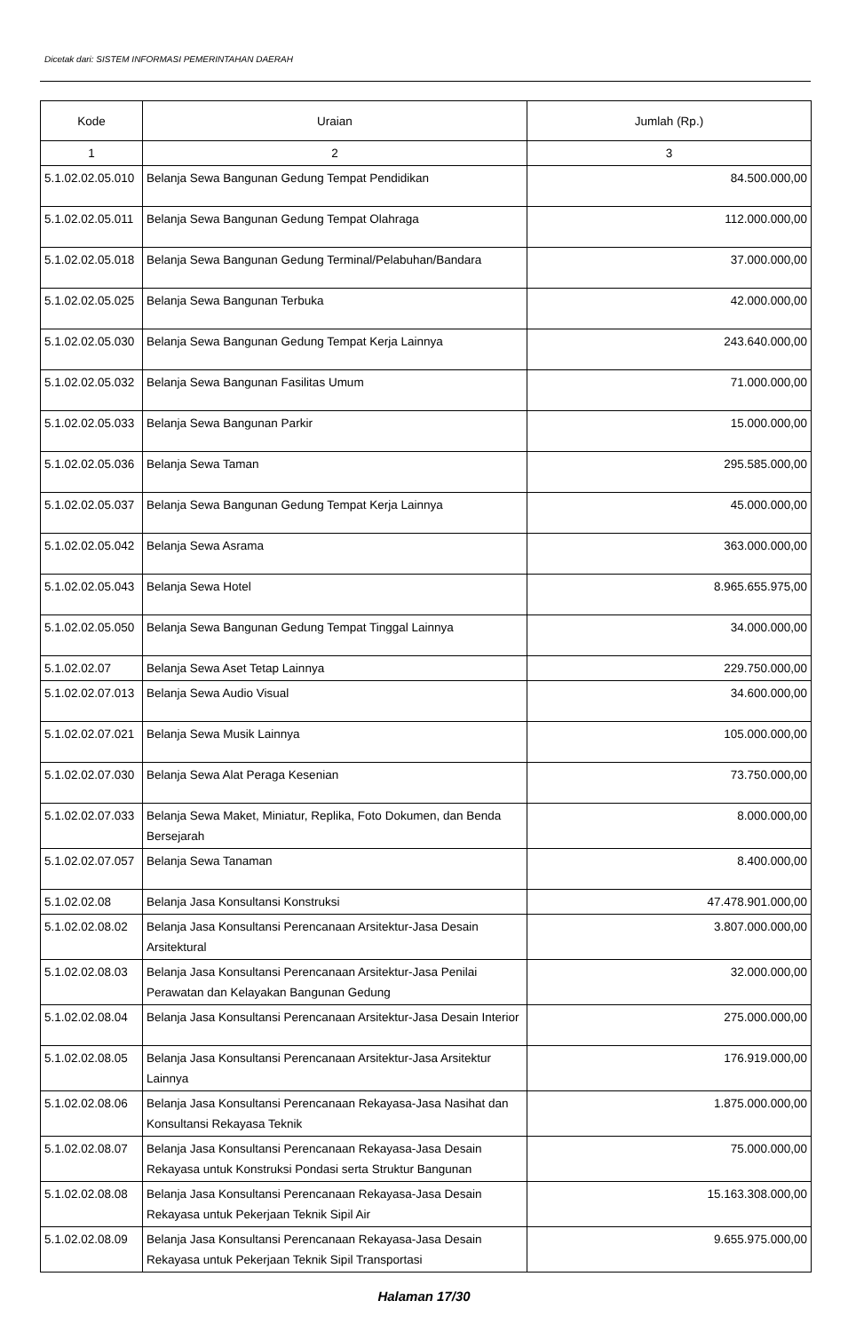Dicetak dari: SISTEM INFORMASI PEMERINTAHAN DAERAH
| Kode | Uraian | Jumlah (Rp.) |
| --- | --- | --- |
| 1 | 2 | 3 |
| 5.1.02.02.05.010 | Belanja Sewa Bangunan Gedung Tempat Pendidikan | 84.500.000,00 |
| 5.1.02.02.05.011 | Belanja Sewa Bangunan Gedung Tempat Olahraga | 112.000.000,00 |
| 5.1.02.02.05.018 | Belanja Sewa Bangunan Gedung Terminal/Pelabuhan/Bandara | 37.000.000,00 |
| 5.1.02.02.05.025 | Belanja Sewa Bangunan Terbuka | 42.000.000,00 |
| 5.1.02.02.05.030 | Belanja Sewa Bangunan Gedung Tempat Kerja Lainnya | 243.640.000,00 |
| 5.1.02.02.05.032 | Belanja Sewa Bangunan Fasilitas Umum | 71.000.000,00 |
| 5.1.02.02.05.033 | Belanja Sewa Bangunan Parkir | 15.000.000,00 |
| 5.1.02.02.05.036 | Belanja Sewa Taman | 295.585.000,00 |
| 5.1.02.02.05.037 | Belanja Sewa Bangunan Gedung Tempat Kerja Lainnya | 45.000.000,00 |
| 5.1.02.02.05.042 | Belanja Sewa Asrama | 363.000.000,00 |
| 5.1.02.02.05.043 | Belanja Sewa Hotel | 8.965.655.975,00 |
| 5.1.02.02.05.050 | Belanja Sewa Bangunan Gedung Tempat Tinggal Lainnya | 34.000.000,00 |
| 5.1.02.02.07 | Belanja Sewa Aset Tetap Lainnya | 229.750.000,00 |
| 5.1.02.02.07.013 | Belanja Sewa Audio Visual | 34.600.000,00 |
| 5.1.02.02.07.021 | Belanja Sewa Musik Lainnya | 105.000.000,00 |
| 5.1.02.02.07.030 | Belanja Sewa Alat Peraga Kesenian | 73.750.000,00 |
| 5.1.02.02.07.033 | Belanja Sewa Maket, Miniatur, Replika, Foto Dokumen, dan Benda Bersejarah | 8.000.000,00 |
| 5.1.02.02.07.057 | Belanja Sewa Tanaman | 8.400.000,00 |
| 5.1.02.02.08 | Belanja Jasa Konsultansi Konstruksi | 47.478.901.000,00 |
| 5.1.02.02.08.02 | Belanja Jasa Konsultansi Perencanaan Arsitektur-Jasa Desain Arsitektural | 3.807.000.000,00 |
| 5.1.02.02.08.03 | Belanja Jasa Konsultansi Perencanaan Arsitektur-Jasa Penilai Perawatan dan Kelayakan Bangunan Gedung | 32.000.000,00 |
| 5.1.02.02.08.04 | Belanja Jasa Konsultansi Perencanaan Arsitektur-Jasa Desain Interior | 275.000.000,00 |
| 5.1.02.02.08.05 | Belanja Jasa Konsultansi Perencanaan Arsitektur-Jasa Arsitektur Lainnya | 176.919.000,00 |
| 5.1.02.02.08.06 | Belanja Jasa Konsultansi Perencanaan Rekayasa-Jasa Nasihat dan Konsultansi Rekayasa Teknik | 1.875.000.000,00 |
| 5.1.02.02.08.07 | Belanja Jasa Konsultansi Perencanaan Rekayasa-Jasa Desain Rekayasa untuk Konstruksi Pondasi serta Struktur Bangunan | 75.000.000,00 |
| 5.1.02.02.08.08 | Belanja Jasa Konsultansi Perencanaan Rekayasa-Jasa Desain Rekayasa untuk Pekerjaan Teknik Sipil Air | 15.163.308.000,00 |
| 5.1.02.02.08.09 | Belanja Jasa Konsultansi Perencanaan Rekayasa-Jasa Desain Rekayasa untuk Pekerjaan Teknik Sipil Transportasi | 9.655.975.000,00 |
Halaman 17/30